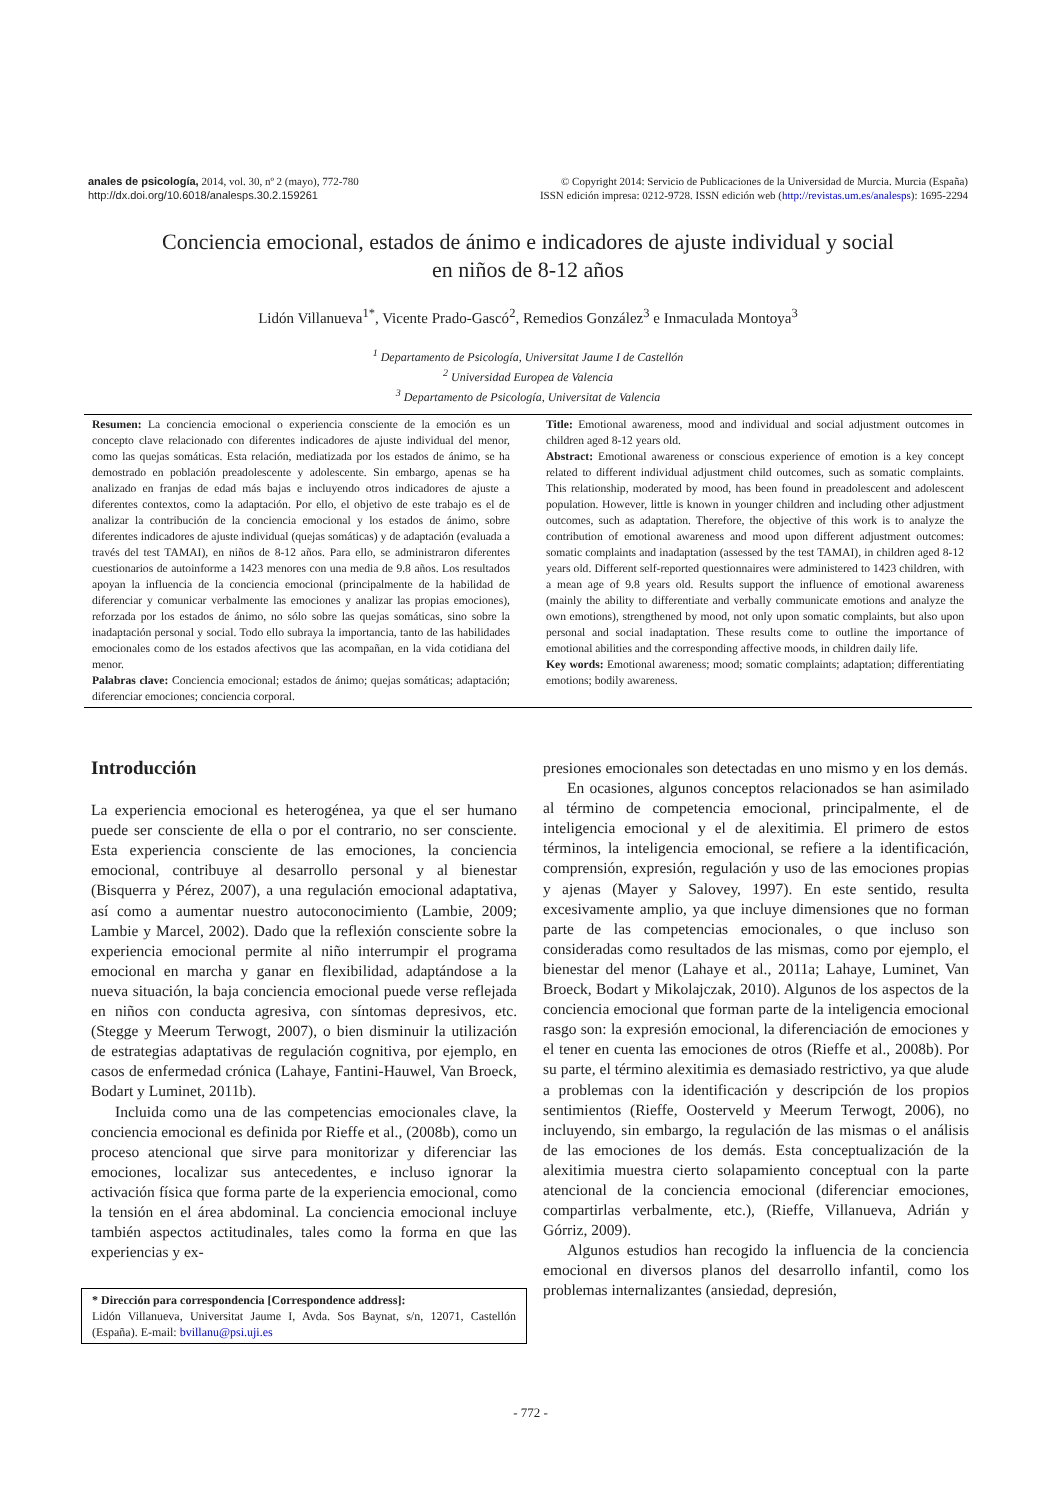anales de psicología, 2014, vol. 30, nº 2 (mayo), 772-780
http://dx.doi.org/10.6018/analesps.30.2.159261
© Copyright 2014: Servicio de Publicaciones de la Universidad de Murcia. Murcia (España)
ISSN edición impresa: 0212-9728. ISSN edición web (http://revistas.um.es/analesps): 1695-2294
Conciencia emocional, estados de ánimo e indicadores de ajuste individual y social
en niños de 8-12 años
Lidón Villanueva<sup>1*</sup>, Vicente Prado-Gascó<sup>2</sup>, Remedios González<sup>3</sup> e Inmaculada Montoya<sup>3</sup>
<sup>1</sup> Departamento de Psicología, Universitat Jaume I de Castellón
<sup>2</sup> Universidad Europea de Valencia
<sup>3</sup> Departamento de Psicología, Universitat de Valencia
Resumen: La conciencia emocional o experiencia consciente de la emoción es un concepto clave relacionado con diferentes indicadores de ajuste individual del menor, como las quejas somáticas. Esta relación, mediatizada por los estados de ánimo, se ha demostrado en población preadolescente y adolescente. Sin embargo, apenas se ha analizado en franjas de edad más bajas e incluyendo otros indicadores de ajuste a diferentes contextos, como la adaptación. Por ello, el objetivo de este trabajo es el de analizar la contribución de la conciencia emocional y los estados de ánimo, sobre diferentes indicadores de ajuste individual (quejas somáticas) y de adaptación (evaluada a través del test TAMAI), en niños de 8-12 años. Para ello, se administraron diferentes cuestionarios de autoinforme a 1423 menores con una media de 9.8 años. Los resultados apoyan la influencia de la conciencia emocional (principalmente de la habilidad de diferenciar y comunicar verbalmente las emociones y analizar las propias emociones), reforzada por los estados de ánimo, no sólo sobre las quejas somáticas, sino sobre la inadaptación personal y social. Todo ello subraya la importancia, tanto de las habilidades emocionales como de los estados afectivos que las acompañan, en la vida cotidiana del menor.
Palabras clave: Conciencia emocional; estados de ánimo; quejas somáticas; adaptación; diferenciar emociones; conciencia corporal.
Title: Emotional awareness, mood and individual and social adjustment outcomes in children aged 8-12 years old.
Abstract: Emotional awareness or conscious experience of emotion is a key concept related to different individual adjustment child outcomes, such as somatic complaints. This relationship, moderated by mood, has been found in preadolescent and adolescent population. However, little is known in younger children and including other adjustment outcomes, such as adaptation. Therefore, the objective of this work is to analyze the contribution of emotional awareness and mood upon different adjustment outcomes: somatic complaints and inadaptation (assessed by the test TAMAI), in children aged 8-12 years old. Different self-reported questionnaires were administered to 1423 children, with a mean age of 9.8 years old. Results support the influence of emotional awareness (mainly the ability to differentiate and verbally communicate emotions and analyze the own emotions), strengthened by mood, not only upon somatic complaints, but also upon personal and social inadaptation. These results come to outline the importance of emotional abilities and the corresponding affective moods, in children daily life.
Key words: Emotional awareness; mood; somatic complaints; adaptation; differentiating emotions; bodily awareness.
Introducción
La experiencia emocional es heterogénea, ya que el ser humano puede ser consciente de ella o por el contrario, no ser consciente. Esta experiencia consciente de las emociones, la conciencia emocional, contribuye al desarrollo personal y al bienestar (Bisquerra y Pérez, 2007), a una regulación emocional adaptativa, así como a aumentar nuestro autoconocimiento (Lambie, 2009; Lambie y Marcel, 2002). Dado que la reflexión consciente sobre la experiencia emocional permite al niño interrumpir el programa emocional en marcha y ganar en flexibilidad, adaptándose a la nueva situación, la baja conciencia emocional puede verse reflejada en niños con conducta agresiva, con síntomas depresivos, etc. (Stegge y Meerum Terwogt, 2007), o bien disminuir la utilización de estrategias adaptativas de regulación cognitiva, por ejemplo, en casos de enfermedad crónica (Lahaye, Fantini-Hauwel, Van Broeck, Bodart y Luminet, 2011b).
Incluida como una de las competencias emocionales clave, la conciencia emocional es definida por Rieffe et al., (2008b), como un proceso atencional que sirve para monitorizar y diferenciar las emociones, localizar sus antecedentes, e incluso ignorar la activación física que forma parte de la experiencia emocional, como la tensión en el área abdominal. La conciencia emocional incluye también aspectos actitudinales, tales como la forma en que las experiencias y ex-
* Dirección para correspondencia [Correspondence address]:
Lidón Villanueva, Universitat Jaume I, Avda. Sos Baynat, s/n, 12071, Castellón (España). E-mail: bvillanu@psi.uji.es
presiones emocionales son detectadas en uno mismo y en los demás.
En ocasiones, algunos conceptos relacionados se han asimilado al término de competencia emocional, principalmente, el de inteligencia emocional y el de alexitimia. El primero de estos términos, la inteligencia emocional, se refiere a la identificación, comprensión, expresión, regulación y uso de las emociones propias y ajenas (Mayer y Salovey, 1997). En este sentido, resulta excesivamente amplio, ya que incluye dimensiones que no forman parte de las competencias emocionales, o que incluso son consideradas como resultados de las mismas, como por ejemplo, el bienestar del menor (Lahaye et al., 2011a; Lahaye, Luminet, Van Broeck, Bodart y Mikolajczak, 2010). Algunos de los aspectos de la conciencia emocional que forman parte de la inteligencia emocional rasgo son: la expresión emocional, la diferenciación de emociones y el tener en cuenta las emociones de otros (Rieffe et al., 2008b). Por su parte, el término alexitimia es demasiado restrictivo, ya que alude a problemas con la identificación y descripción de los propios sentimientos (Rieffe, Oosterveld y Meerum Terwogt, 2006), no incluyendo, sin embargo, la regulación de las mismas o el análisis de las emociones de los demás. Esta conceptualización de la alexitimia muestra cierto solapamiento conceptual con la parte atencional de la conciencia emocional (diferenciar emociones, compartirlas verbalmente, etc.), (Rieffe, Villanueva, Adrián y Górriz, 2009).
Algunos estudios han recogido la influencia de la conciencia emocional en diversos planos del desarrollo infantil, como los problemas internalizantes (ansiedad, depresión,
- 772 -